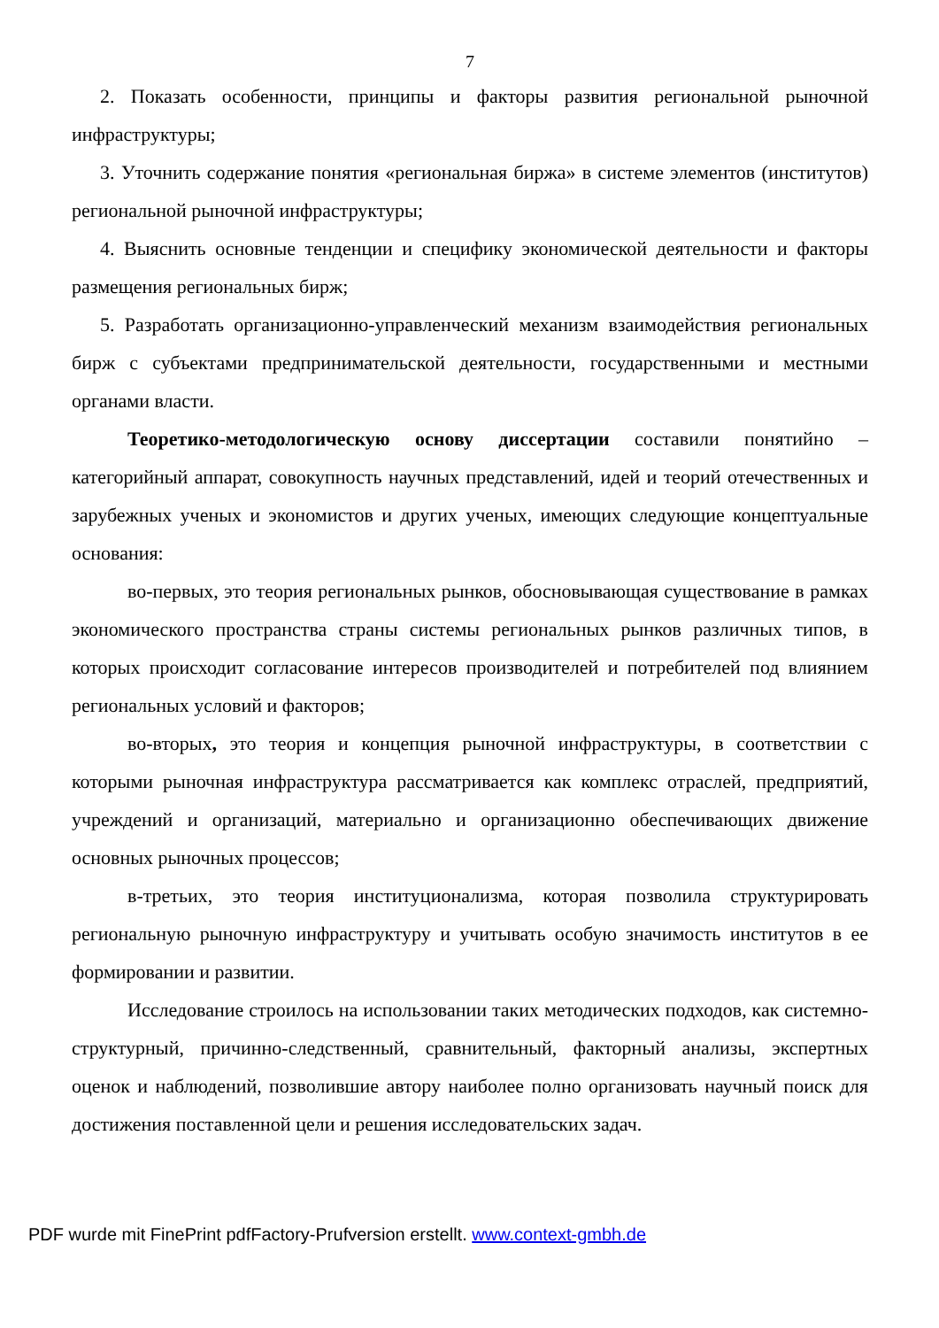7
2. Показать особенности, принципы и факторы развития региональной рыночной инфраструктуры;
3. Уточнить содержание понятия «региональная биржа» в системе элементов (институтов) региональной рыночной инфраструктуры;
4. Выяснить основные тенденции и специфику экономической деятельности и факторы размещения региональных бирж;
5. Разработать организационно-управленческий механизм взаимодействия региональных бирж с субъектами предпринимательской деятельности, государственными и местными органами власти.
Теоретико-методологическую основу диссертации составили понятийно – категорийный аппарат, совокупность научных представлений, идей и теорий отечественных и зарубежных ученых и экономистов и других ученых, имеющих следующие концептуальные основания:
во-первых, это теория региональных рынков, обосновывающая существование в рамках экономического пространства страны системы региональных рынков различных типов, в которых происходит согласование интересов производителей и потребителей под влиянием региональных условий и факторов;
во-вторых, это теория и концепция рыночной инфраструктуры, в соответствии с которыми рыночная инфраструктура рассматривается как комплекс отраслей, предприятий, учреждений и организаций, материально и организационно обеспечивающих движение основных рыночных процессов;
в-третьих, это теория институционализма, которая позволила структурировать региональную рыночную инфраструктуру и учитывать особую значимость институтов в ее формировании и развитии.
Исследование строилось на использовании таких методических подходов, как системно-структурный, причинно-следственный, сравнительный, факторный анализы, экспертных оценок и наблюдений, позволившие автору наиболее полно организовать научный поиск для достижения поставленной цели и решения исследовательских задач.
PDF wurde mit FinePrint pdfFactory-Prufversion erstellt. www.context-gmbh.de